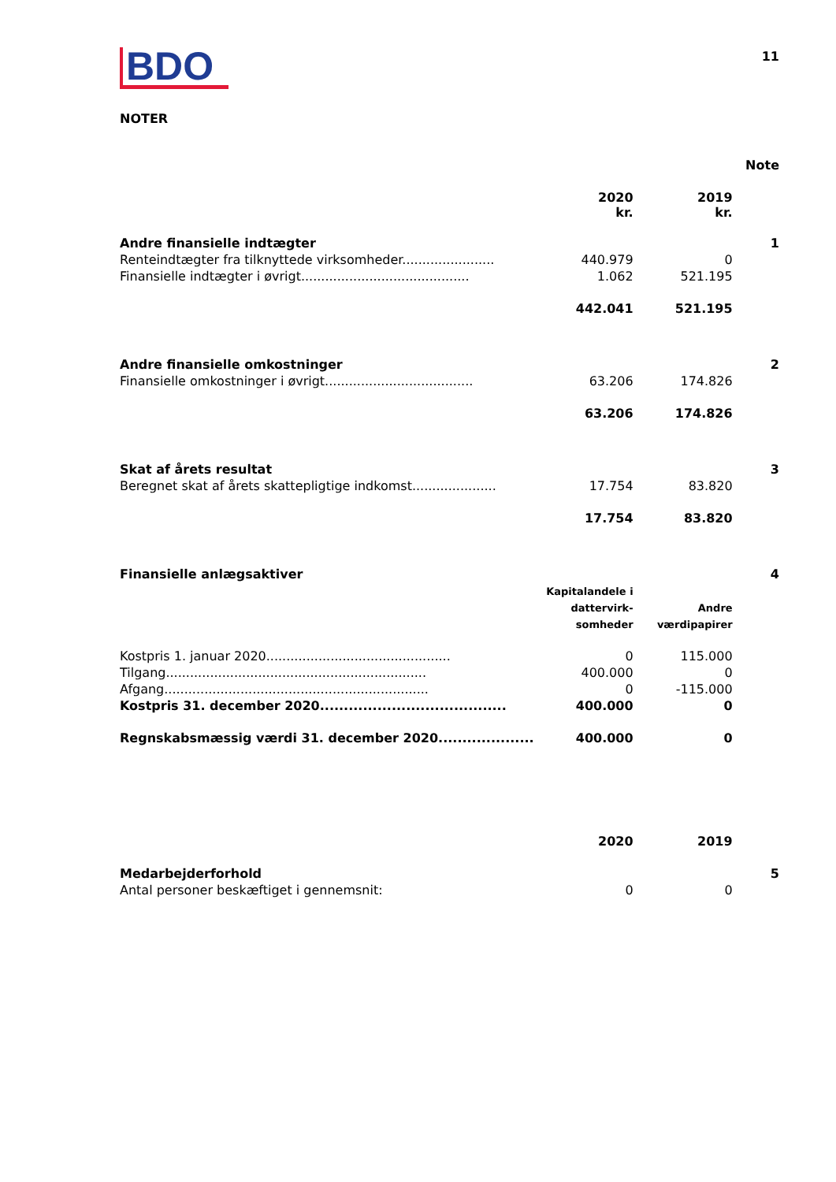BDO
11
NOTER
| | | | Note |
| | 2020 kr. | 2019 kr. | |
| Andre finansielle indtægter | | | 1 |
| Renteindtægter fra tilknyttede virksomheder....................... | 440.979 | 0 | |
| Finansielle indtægter i øvrigt.......................................... | 1.062 | 521.195 | |
| | 442.041 | 521.195 | |
| Andre finansielle omkostninger | | | 2 |
| Finansielle omkostninger i øvrigt..................................... | 63.206 | 174.826 | |
| | 63.206 | 174.826 | |
| Skat af årets resultat | | | 3 |
| Beregnet skat af årets skattepligtige indkomst..................... | 17.754 | 83.820 | |
| | 17.754 | 83.820 | |
| Finansielle anlægsaktiver | | | 4 |
| | Kapitalandele i dattervirk- somheder | Andre værdipapirer | |
| Kostpris 1. januar 2020.............................................. | 0 | 115.000 | |
| Tilgang................................................................. | 400.000 | 0 | |
| Afgang.................................................................. | 0 | -115.000 | |
| Kostpris 31. december 2020....................................... | 400.000 | 0 | |
| Regnskabsmæssig værdi 31. december 2020.................... | 400.000 | 0 | |
| | 2020 | 2019 | |
| Medarbejderforhold | | | 5 |
| Antal personer beskæftiget i gennemsnit: | 0 | 0 | |